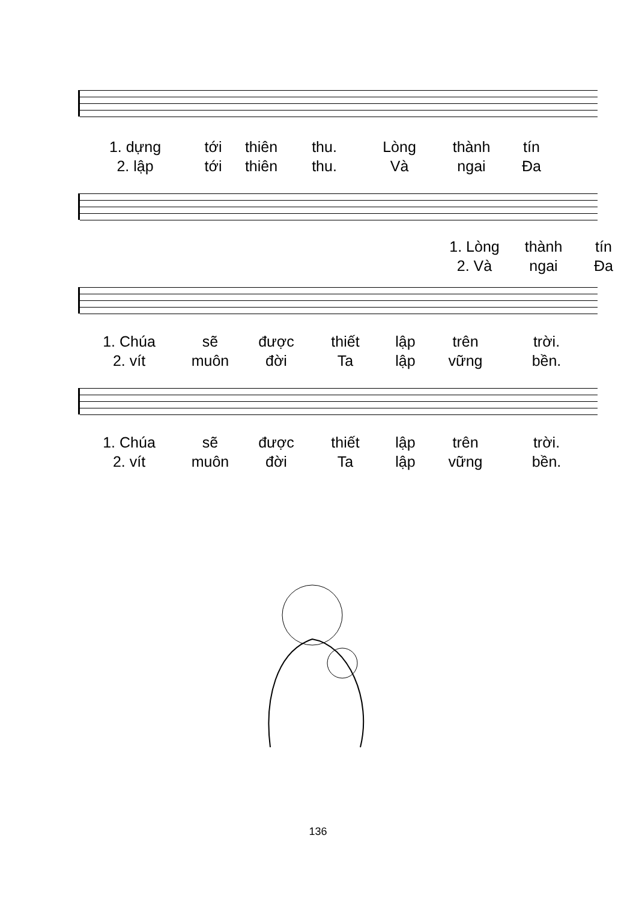1. dựng tới thiên thu. Lòng thành tín 2. lập tới thiên thu. Và ngai Đa
1. Lòng thành tín 2. Và ngai Đa
1. Chúa sẽ được thiết lập trên trời. 2. vít muôn đời Ta lập vững bền.
1. Chúa sẽ được thiết lập trên trời. 2. vít muôn đời Ta lập vững bền.
136